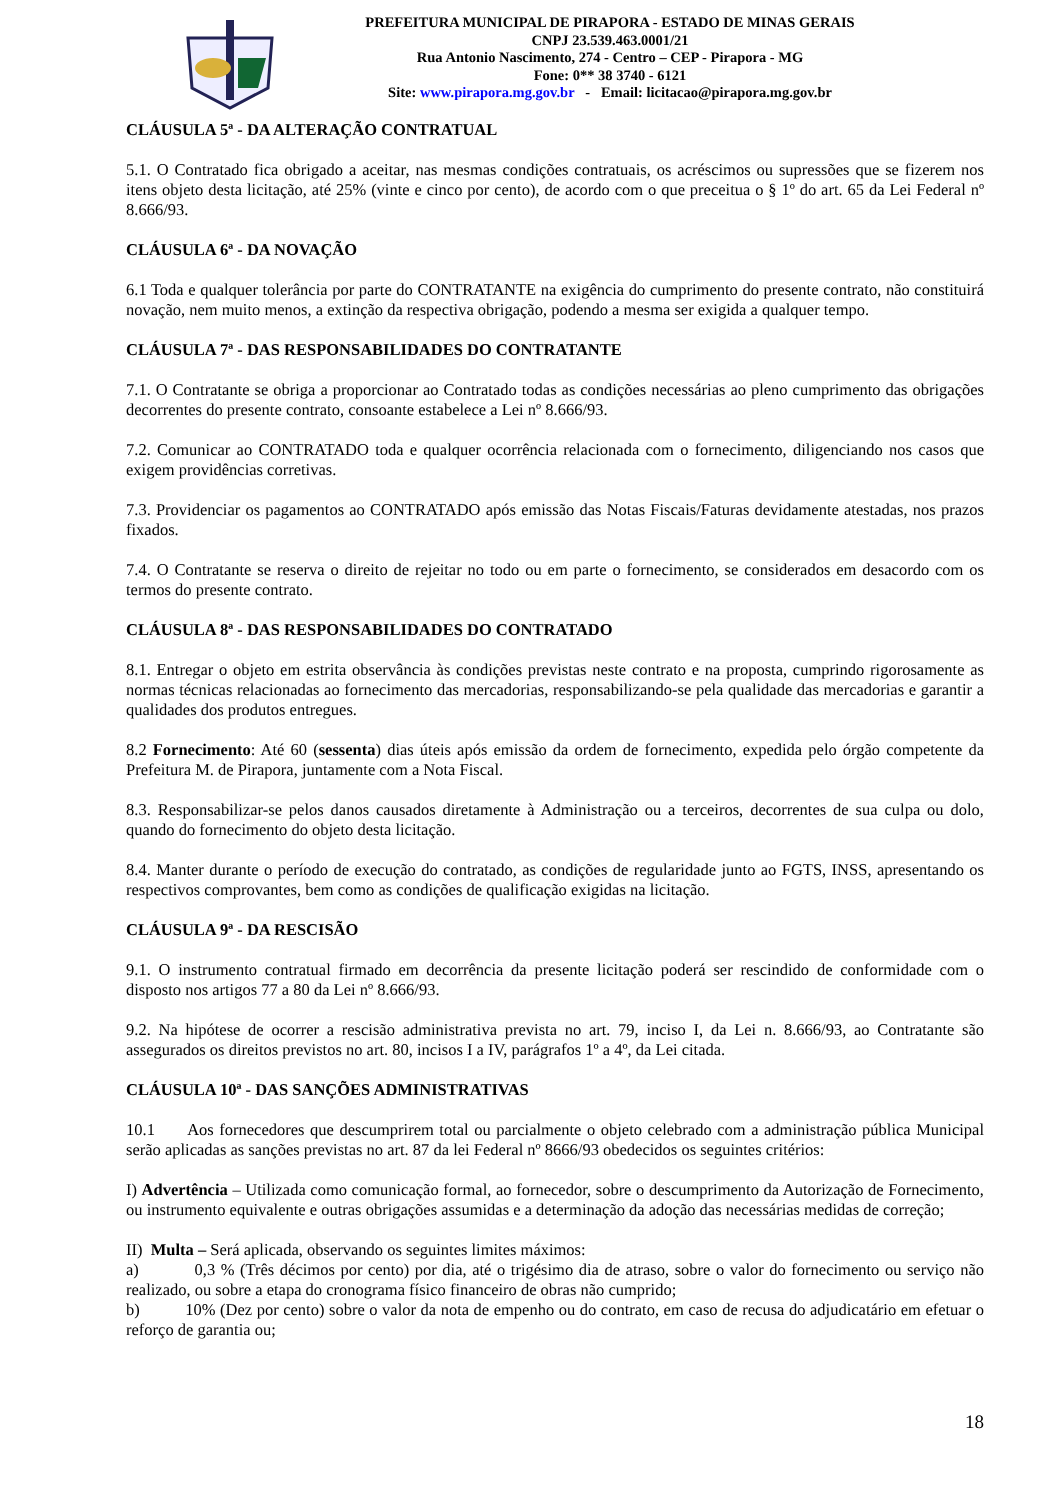PREFEITURA MUNICIPAL DE PIRAPORA - ESTADO DE MINAS GERAIS
CNPJ 23.539.463.0001/21
Rua Antonio Nascimento, 274 - Centro – CEP - Pirapora - MG
Fone: 0** 38 3740 - 6121
Site: www.pirapora.mg.gov.br - Email: licitacao@pirapora.mg.gov.br
CLÁUSULA 5ª - DA ALTERAÇÃO CONTRATUAL
5.1. O Contratado fica obrigado a aceitar, nas mesmas condições contratuais, os acréscimos ou supressões que se fizerem nos itens objeto desta licitação, até 25% (vinte e cinco por cento), de acordo com o que preceitua o § 1º do art. 65 da Lei Federal nº 8.666/93.
CLÁUSULA 6ª - DA NOVAÇÃO
6.1 Toda e qualquer tolerância por parte do CONTRATANTE na exigência do cumprimento do presente contrato, não constituirá novação, nem muito menos, a extinção da respectiva obrigação, podendo a mesma ser exigida a qualquer tempo.
CLÁUSULA 7ª - DAS RESPONSABILIDADES DO CONTRATANTE
7.1. O Contratante se obriga a proporcionar ao Contratado todas as condições necessárias ao pleno cumprimento das obrigações decorrentes do presente contrato, consoante estabelece a Lei nº 8.666/93.
7.2. Comunicar ao CONTRATADO toda e qualquer ocorrência relacionada com o fornecimento, diligenciando nos casos que exigem providências corretivas.
7.3. Providenciar os pagamentos ao CONTRATADO após emissão das Notas Fiscais/Faturas devidamente atestadas, nos prazos fixados.
7.4. O Contratante se reserva o direito de rejeitar no todo ou em parte o fornecimento, se considerados em desacordo com os termos do presente contrato.
CLÁUSULA 8ª - DAS RESPONSABILIDADES DO CONTRATADO
8.1. Entregar o objeto em estrita observância às condições previstas neste contrato e na proposta, cumprindo rigorosamente as normas técnicas relacionadas ao fornecimento das mercadorias, responsabilizando-se pela qualidade das mercadorias e garantir a qualidades dos produtos entregues.
8.2 Fornecimento: Até 60 (sessenta) dias úteis após emissão da ordem de fornecimento, expedida pelo órgão competente da Prefeitura M. de Pirapora, juntamente com a Nota Fiscal.
8.3. Responsabilizar-se pelos danos causados diretamente à Administração ou a terceiros, decorrentes de sua culpa ou dolo, quando do fornecimento do objeto desta licitação.
8.4. Manter durante o período de execução do contratado, as condições de regularidade junto ao FGTS, INSS, apresentando os respectivos comprovantes, bem como as condições de qualificação exigidas na licitação.
CLÁUSULA 9ª - DA RESCISÃO
9.1. O instrumento contratual firmado em decorrência da presente licitação poderá ser rescindido de conformidade com o disposto nos artigos 77 a 80 da Lei nº 8.666/93.
9.2. Na hipótese de ocorrer a rescisão administrativa prevista no art. 79, inciso I, da Lei n. 8.666/93, ao Contratante são assegurados os direitos previstos no art. 80, incisos I a IV, parágrafos 1º a 4º, da Lei citada.
CLÁUSULA 10ª - DAS SANÇÕES ADMINISTRATIVAS
10.1 Aos fornecedores que descumprirem total ou parcialmente o objeto celebrado com a administração pública Municipal serão aplicadas as sanções previstas no art. 87 da lei Federal nº 8666/93 obedecidos os seguintes critérios:
I) Advertência – Utilizada como comunicação formal, ao fornecedor, sobre o descumprimento da Autorização de Fornecimento, ou instrumento equivalente e outras obrigações assumidas e a determinação da adoção das necessárias medidas de correção;
II) Multa – Será aplicada, observando os seguintes limites máximos:
a) 0,3 % (Três décimos por cento) por dia, até o trigésimo dia de atraso, sobre o valor do fornecimento ou serviço não realizado, ou sobre a etapa do cronograma físico financeiro de obras não cumprido;
b) 10% (Dez por cento) sobre o valor da nota de empenho ou do contrato, em caso de recusa do adjudicatário em efetuar o reforço de garantia ou;
18